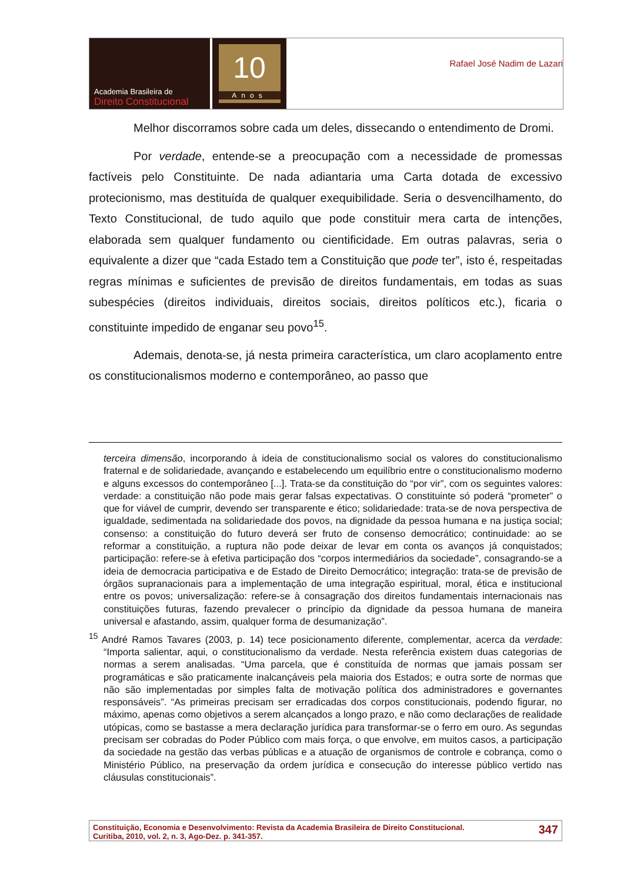Academia Brasileira de
Direito Constitucional
10
Anos
Rafael José Nadim de Lazari
Melhor discorramos sobre cada um deles, dissecando o entendimento de Dromi.
Por verdade, entende-se a preocupação com a necessidade de promessas factíveis pelo Constituinte. De nada adiantaria uma Carta dotada de excessivo protecionismo, mas destituída de qualquer exequibilidade. Seria o desvencilhamento, do Texto Constitucional, de tudo aquilo que pode constituir mera carta de intenções, elaborada sem qualquer fundamento ou cientificidade. Em outras palavras, seria o equivalente a dizer que “cada Estado tem a Constituição que pode ter”, isto é, respeitadas regras mínimas e suficientes de previsão de direitos fundamentais, em todas as suas subespécies (direitos individuais, direitos sociais, direitos políticos etc.), ficaria o constituinte impedido de enganar seu povo<sup>15</sup>.
Ademais, denota-se, já nesta primeira característica, um claro acoplamento entre os constitucionalismos moderno e contemporâneo, ao passo que
terceira dimensão, incorporando à ideia de constitucionalismo social os valores do constitucionalismo fraternal e de solidariedade, avançando e estabelecendo um equilíbrio entre o constitucionalismo moderno e alguns excessos do contemporâneo [...]. Trata-se da constituição do “por vir”, com os seguintes valores: verdade: a constituição não pode mais gerar falsas expectativas. O constituinte só poderá “prometer” o que for viável de cumprir, devendo ser transparente e ético; solidariedade: trata-se de nova perspectiva de igualdade, sedimentada na solidariedade dos povos, na dignidade da pessoa humana e na justiça social; consenso: a constituição do futuro deverá ser fruto de consenso democrático; continuidade: ao se reformar a constituição, a ruptura não pode deixar de levar em conta os avanços já conquistados; participação: refere-se à efetiva participação dos “corpos intermediários da sociedade”, consagrando-se a ideia de democracia participativa e de Estado de Direito Democrático; integração: trata-se de previsão de órgãos supranacionais para a implementação de uma integração espiritual, moral, ética e institucional entre os povos; universalização: refere-se à consagração dos direitos fundamentais internacionais nas constituições futuras, fazendo prevalecer o princípio da dignidade da pessoa humana de maneira universal e afastando, assim, qualquer forma de desumanização”.
<sup>15</sup> André Ramos Tavares (2003, p. 14) tece posicionamento diferente, complementar, acerca da verdade: “Importa salientar, aqui, o constitucionalismo da verdade. Nesta referência existem duas categorias de normas a serem analisadas. “Uma parcela, que é constituída de normas que jamais possam ser programáticas e são praticamente inalcançáveis pela maioria dos Estados; e outra sorte de normas que não são implementadas por simples falta de motivação política dos administradores e governantes responsáveis”. “As primeiras precisam ser erradicadas dos corpos constitucionais, podendo figurar, no máximo, apenas como objetivos a serem alcançados a longo prazo, e não como declarações de realidade utópicas, como se bastasse a mera declaração jurídica para transformar-se o ferro em ouro. As segundas precisam ser cobradas do Poder Público com mais força, o que envolve, em muitos casos, a participação da sociedade na gestão das verbas públicas e a atuação de organismos de controle e cobrança, como o Ministério Público, na preservação da ordem jurídica e consecução do interesse público vertido nas cláusulas constitucionais”.
Constituição, Economia e Desenvolvimento: Revista da Academia Brasileira de Direito Constitucional.
Curitiba, 2010, vol. 2, n. 3, Ago-Dez. p. 341-357.
347